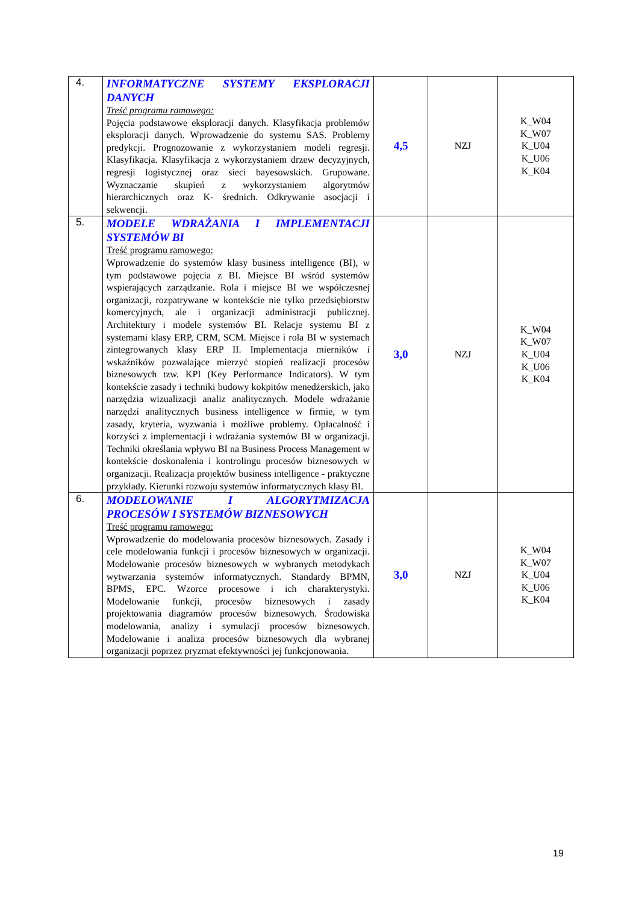| 4. | INFORMATYCZNE SYSTEMY EKSPLORACJI DANYCH Treść programu ramowego: Pojęcia podstawowe eksploracji danych. Klasyfikacja problemów eksploracji danych. Wprowadzenie do systemu SAS. Problemy predykcji. Prognozowanie z wykorzystaniem modeli regresji. Klasyfikacja. Klasyfikacja z wykorzystaniem drzew decyzyjnych, regresji logistycznej oraz sieci bayesowskich. Grupowane. Wyznaczanie skupień z wykorzystaniem algorytmów hierarchicznych oraz K- średnich. Odkrywanie asocjacji i sekwencji. | 4,5 | NZJ | K_W04 K_W07 K_U04 K_U06 K_K04 |
| 5. | MODELE WDRAŻANIA I IMPLEMENTACJI SYSTEMÓW BI Treść programu ramowego: Wprowadzenie do systemów klasy business intelligence (BI), w tym podstawowe pojęcia z BI. Miejsce BI wśród systemów wspierających zarządzanie. Rola i miejsce BI we współczesnej organizacji, rozpatrywane w kontekście nie tylko przedsiębiorstw komercyjnych, ale i organizacji administracji publicznej. Architektury i modele systemów BI. Relacje systemu BI z systemami klasy ERP, CRM, SCM. Miejsce i rola BI w systemach zintegrowanych klasy ERP II. Implementacja mierników i wskaźników pozwalające mierzyć stopień realizacji procesów biznesowych tzw. KPI (Key Performance Indicators). W tym kontekście zasady i techniki budowy kokpitów menedżerskich, jako narzędzia wizualizacji analiz analitycznych. Modele wdrażanie narzędzi analitycznych business intelligence w firmie, w tym zasady, kryteria, wyzwania i możliwe problemy. Opłacalność i korzyści z implementacji i wdrażania systemów BI w organizacji. Techniki określania wpływu BI na Business Process Management w kontekście doskonalenia i kontrolingu procesów biznesowych w organizacji. Realizacja projektów business intelligence - praktyczne przykłady. Kierunki rozwoju systemów informatycznych klasy BI. | 3,0 | NZJ | K_W04 K_W07 K_U04 K_U06 K_K04 |
| 6. | MODELOWANIE I ALGORYTMIZACJA PROCESÓW I SYSTEMÓW BIZNESOWYCH Treść programu ramowego: Wprowadzenie do modelowania procesów biznesowych. Zasady i cele modelowania funkcji i procesów biznesowych w organizacji. Modelowanie procesów biznesowych w wybranych metodykach wytwarzania systemów informatycznych. Standardy BPMN, BPMS, EPC. Wzorce procesowe i ich charakterystyki. Modelowanie funkcji, procesów biznesowych i zasady projektowania diagramów procesów biznesowych. Środowiska modelowania, analizy i symulacji procesów biznesowych. Modelowanie i analiza procesów biznesowych dla wybranej organizacji poprzez pryzmat efektywności jej funkcjonowania. | 3,0 | NZJ | K_W04 K_W07 K_U04 K_U06 K_K04 |
19